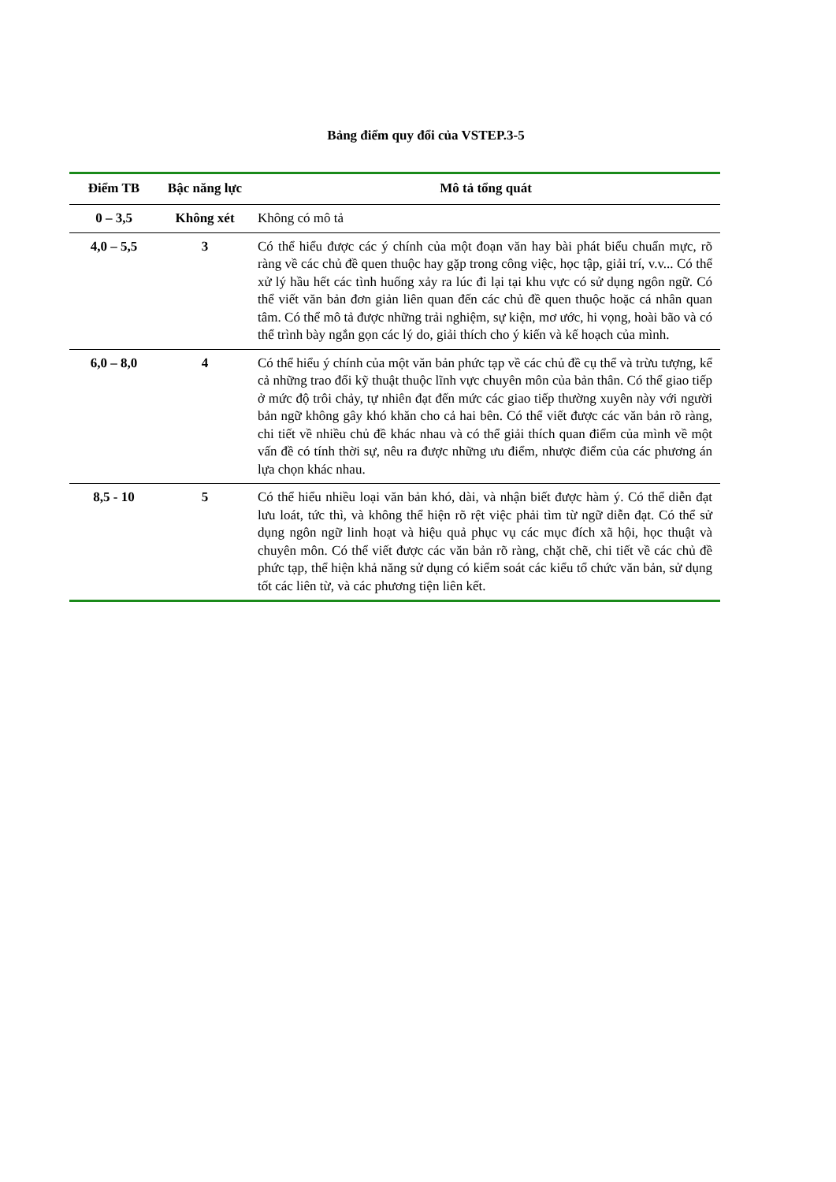Bảng điểm quy đổi của VSTEP.3-5
| Điểm TB | Bậc năng lực | Mô tả tổng quát |
| --- | --- | --- |
| 0 – 3,5 | Không xét | Không có mô tả |
| 4,0 – 5,5 | 3 | Có thể hiểu được các ý chính của một đoạn văn hay bài phát biểu chuẩn mực, rõ ràng về các chủ đề quen thuộc hay gặp trong công việc, học tập, giải trí, v.v... Có thể xử lý hầu hết các tình huống xảy ra lúc đi lại tại khu vực có sử dụng ngôn ngữ. Có thể viết văn bản đơn giản liên quan đến các chủ đề quen thuộc hoặc cá nhân quan tâm. Có thể mô tả được những trải nghiệm, sự kiện, mơ ước, hi vọng, hoài bão và có thể trình bày ngắn gọn các lý do, giải thích cho ý kiến và kế hoạch của mình. |
| 6,0 – 8,0 | 4 | Có thể hiểu ý chính của một văn bản phức tạp về các chủ đề cụ thể và trừu tượng, kể cả những trao đổi kỹ thuật thuộc lĩnh vực chuyên môn của bản thân. Có thể giao tiếp ở mức độ trôi chảy, tự nhiên đạt đến mức các giao tiếp thường xuyên này với người bản ngữ không gây khó khăn cho cả hai bên. Có thể viết được các văn bản rõ ràng, chi tiết về nhiều chủ đề khác nhau và có thể giải thích quan điểm của mình về một vấn đề có tính thời sự, nêu ra được những ưu điểm, nhược điểm của các phương án lựa chọn khác nhau. |
| 8,5 - 10 | 5 | Có thể hiểu nhiều loại văn bản khó, dài, và nhận biết được hàm ý. Có thể diễn đạt lưu loát, tức thì, và không thể hiện rõ rệt việc phải tìm từ ngữ diễn đạt. Có thể sử dụng ngôn ngữ linh hoạt và hiệu quả phục vụ các mục đích xã hội, học thuật và chuyên môn. Có thể viết được các văn bản rõ ràng, chặt chẽ, chi tiết về các chủ đề phức tạp, thể hiện khả năng sử dụng có kiểm soát các kiểu tổ chức văn bản, sử dụng tốt các liên từ, và các phương tiện liên kết. |